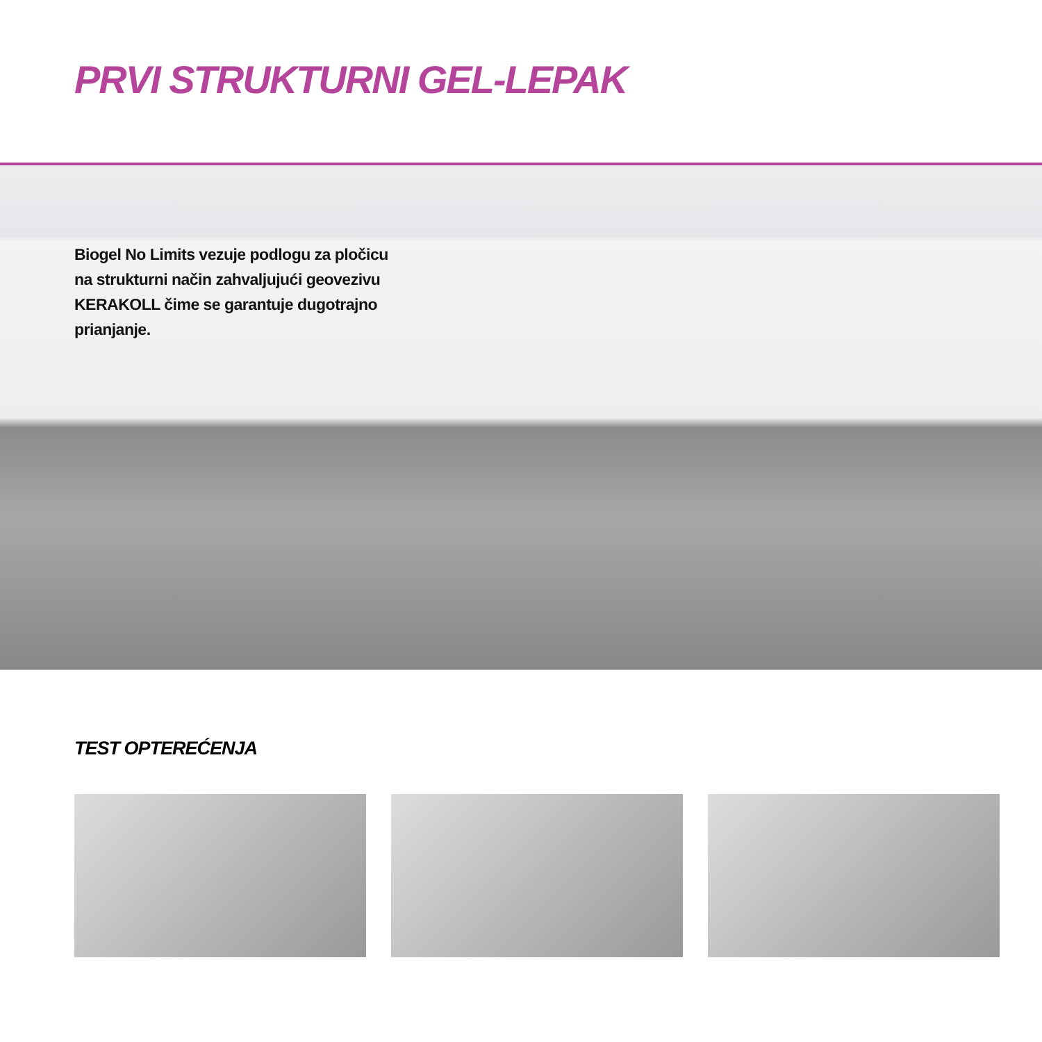PRVI STRUKTURNI GEL-LEPAK
Biogel No Limits vezuje podlogu za pločicu na strukturni način zahvaljujući geovezivu KERAKOLL čime se garantuje dugotrajno prianjanje.
TEST OPTEREĆENJA